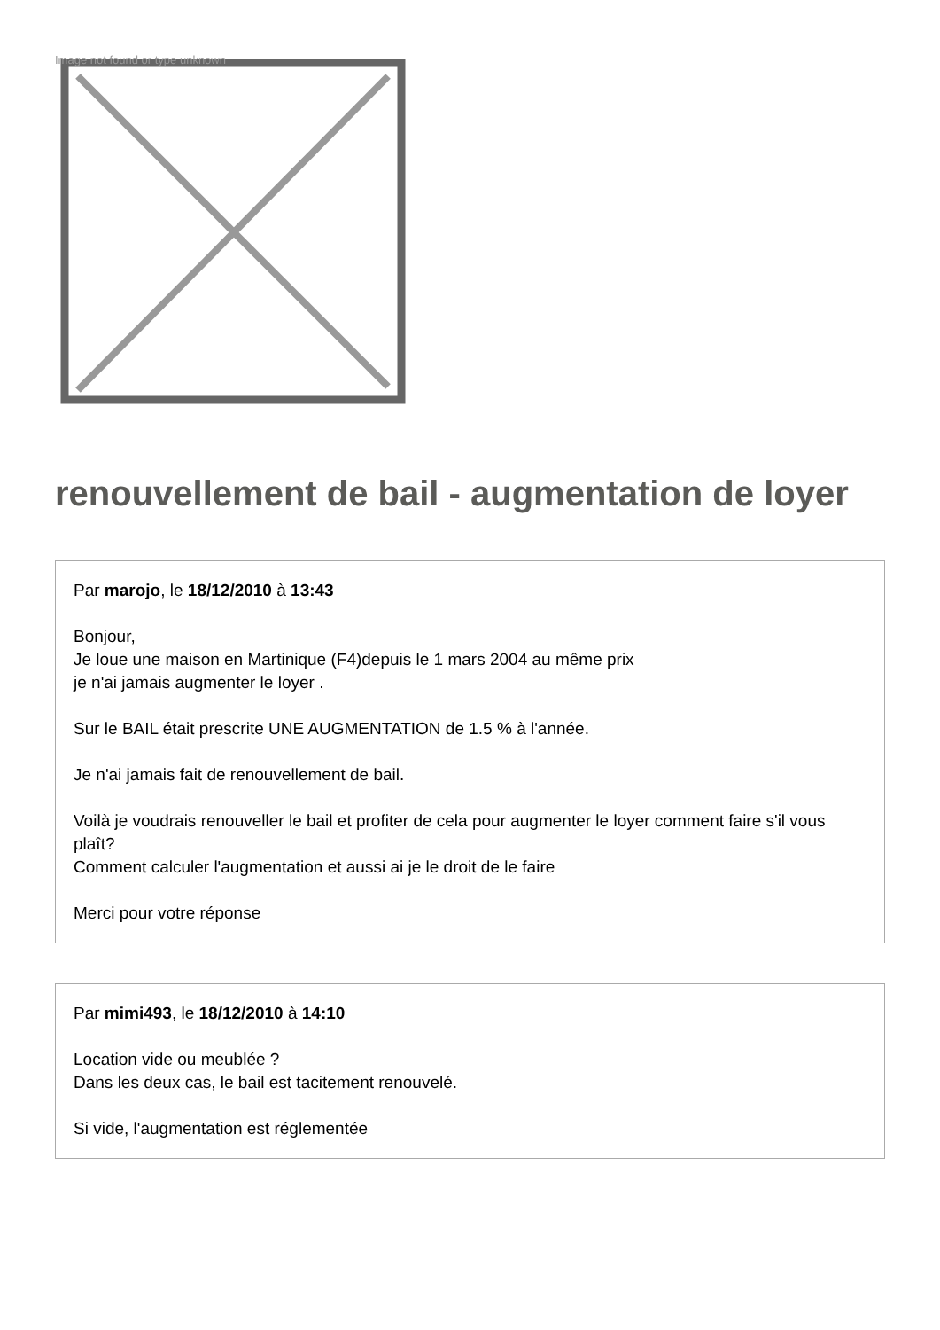Image not found or type unknown
renouvellement de bail - augmentation de loyer
Par marojo, le 18/12/2010 à 13:43
Bonjour,
Je loue une maison en Martinique (F4)depuis le 1 mars 2004 au même prix
je n'ai jamais augmenter le loyer .
Sur le BAIL était prescrite UNE AUGMENTATION de 1.5 % à l'année.
Je n'ai jamais fait de renouvellement de bail.
Voilà je voudrais renouveller le bail et profiter de cela pour augmenter le loyer comment faire s'il vous plaît?
Comment calculer l'augmentation et aussi ai je le droit de le faire
Merci pour votre réponse
Par mimi493, le 18/12/2010 à 14:10
Location vide ou meublée ?
Dans les deux cas, le bail est tacitement renouvelé.
Si vide, l'augmentation est réglementée